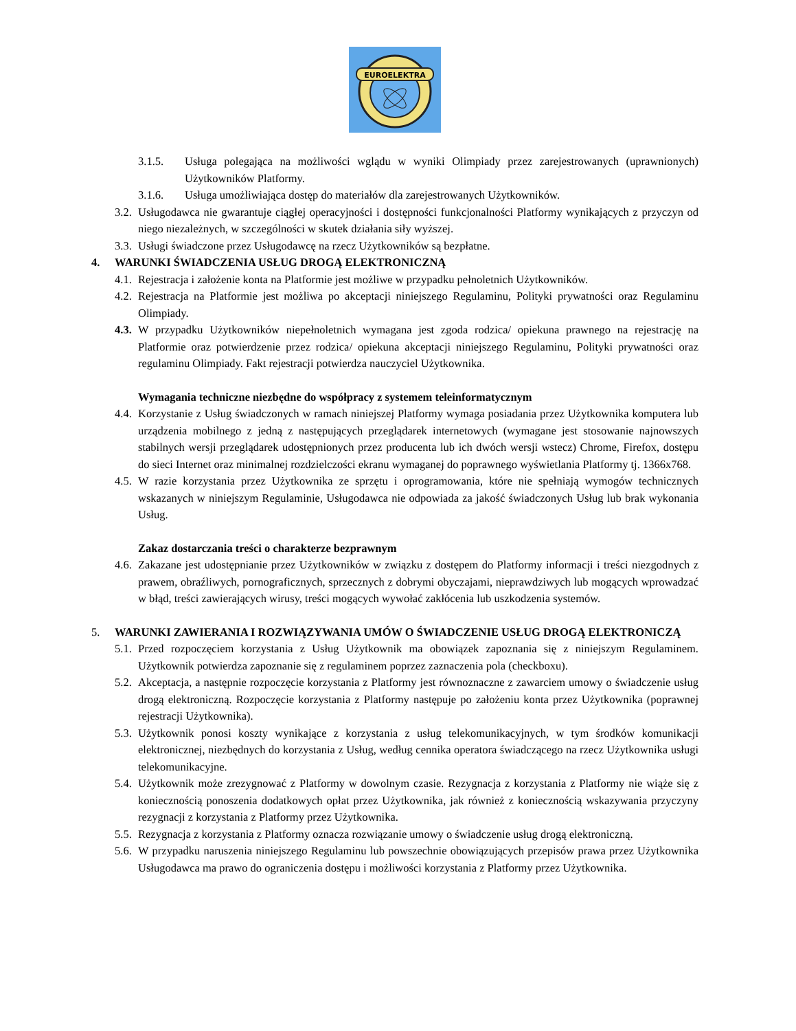EUROELEKTRA
3.1.5. Usługa polegająca na możliwości wglądu w wyniki Olimpiady przez zarejestrowanych (uprawnionych) Użytkowników Platformy.
3.1.6. Usługa umożliwiająca dostęp do materiałów dla zarejestrowanych Użytkowników.
3.2.
Usługodawca nie gwarantuje ciągłej operacyjności i dostępności funkcjonalności Platformy wynikających z przyczyn od niego niezależnych, w szczególności w skutek działania siły wyższej.
3.3.
Usługi świadczone przez Usługodawcę na rzecz Użytkowników są bezpłatne.
4. WARUNKI ŚWIADCZENIA USŁUG DROGĄ ELEKTRONICZNĄ
4.1.
Rejestracja i założenie konta na Platformie jest możliwe w przypadku pełnoletnich Użytkowników.
4.2.
Rejestracja na Platformie jest możliwa po akceptacji niniejszego Regulaminu, Polityki prywatności oraz Regulaminu Olimpiady.
4.3.
W przypadku Użytkowników niepełnoletnich wymagana jest zgoda rodzica/ opiekuna prawnego na rejestrację na Platformie oraz potwierdzenie przez rodzica/ opiekuna akceptacji niniejszego Regulaminu, Polityki prywatności oraz regulaminu Olimpiady. Fakt rejestracji potwierdza nauczyciel Użytkownika.
Wymagania techniczne niezbędne do współpracy z systemem teleinformatycznym
4.4.
Korzystanie z Usług świadczonych w ramach niniejszej Platformy wymaga posiadania przez Użytkownika komputera lub urządzenia mobilnego z jedną z następujących przeglądarek internetowych (wymagane jest stosowanie najnowszych stabilnych wersji przeglądarek udostępnionych przez producenta lub ich dwóch wersji wstecz) Chrome, Firefox, dostępu do sieci Internet oraz minimalnej rozdzielczości ekranu wymaganej do poprawnego wyświetlania Platformy tj. 1366x768.
4.5.
W razie korzystania przez Użytkownika ze sprzętu i oprogramowania, które nie spełniają wymogów technicznych wskazanych w niniejszym Regulaminie, Usługodawca nie odpowiada za jakość świadczonych Usług lub brak wykonania Usług.
Zakaz dostarczania treści o charakterze bezprawnym
4.6.
Zakazane jest udostępnianie przez Użytkowników w związku z dostępem do Platformy informacji i treści niezgodnych z prawem, obraźliwych, pornograficznych, sprzecznych z dobrymi obyczajami, nieprawdziwych lub mogących wprowadzać w błąd, treści zawierających wirusy, treści mogących wywołać zakłócenia lub uszkodzenia systemów.
5. WARUNKI ZAWIERANIA I ROZWIĄZYWANIA UMÓW O ŚWIADCZENIE USŁUG DROGĄ ELEKTRONICZĄ
5.1.
Przed rozpoczęciem korzystania z Usług Użytkownik ma obowiązek zapoznania się z niniejszym Regulaminem. Użytkownik potwierdza zapoznanie się z regulaminem poprzez zaznaczenia pola (checkboxu).
5.2.
Akceptacja, a następnie rozpoczęcie korzystania z Platformy jest równoznaczne z zawarciem umowy o świadczenie usług drogą elektroniczną. Rozpoczęcie korzystania z Platformy następuje po założeniu konta przez Użytkownika (poprawnej rejestracji Użytkownika).
5.3.
Użytkownik ponosi koszty wynikające z korzystania z usług telekomunikacyjnych, w tym środków komunikacji elektronicznej, niezbędnych do korzystania z Usług, według cennika operatora świadczącego na rzecz Użytkownika usługi telekomunikacyjne.
5.4.
Użytkownik może zrezygnować z Platformy w dowolnym czasie. Rezygnacja z korzystania z Platformy nie wiąże się z koniecznością ponoszenia dodatkowych opłat przez Użytkownika, jak również z koniecznością wskazywania przyczyny rezygnacji z korzystania z Platformy przez Użytkownika.
5.5.
Rezygnacja z korzystania z Platformy oznacza rozwiązanie umowy o świadczenie usług drogą elektroniczną.
5.6.
W przypadku naruszenia niniejszego Regulaminu lub powszechnie obowiązujących przepisów prawa przez Użytkownika Usługodawca ma prawo do ograniczenia dostępu i możliwości korzystania z Platformy przez Użytkownika.